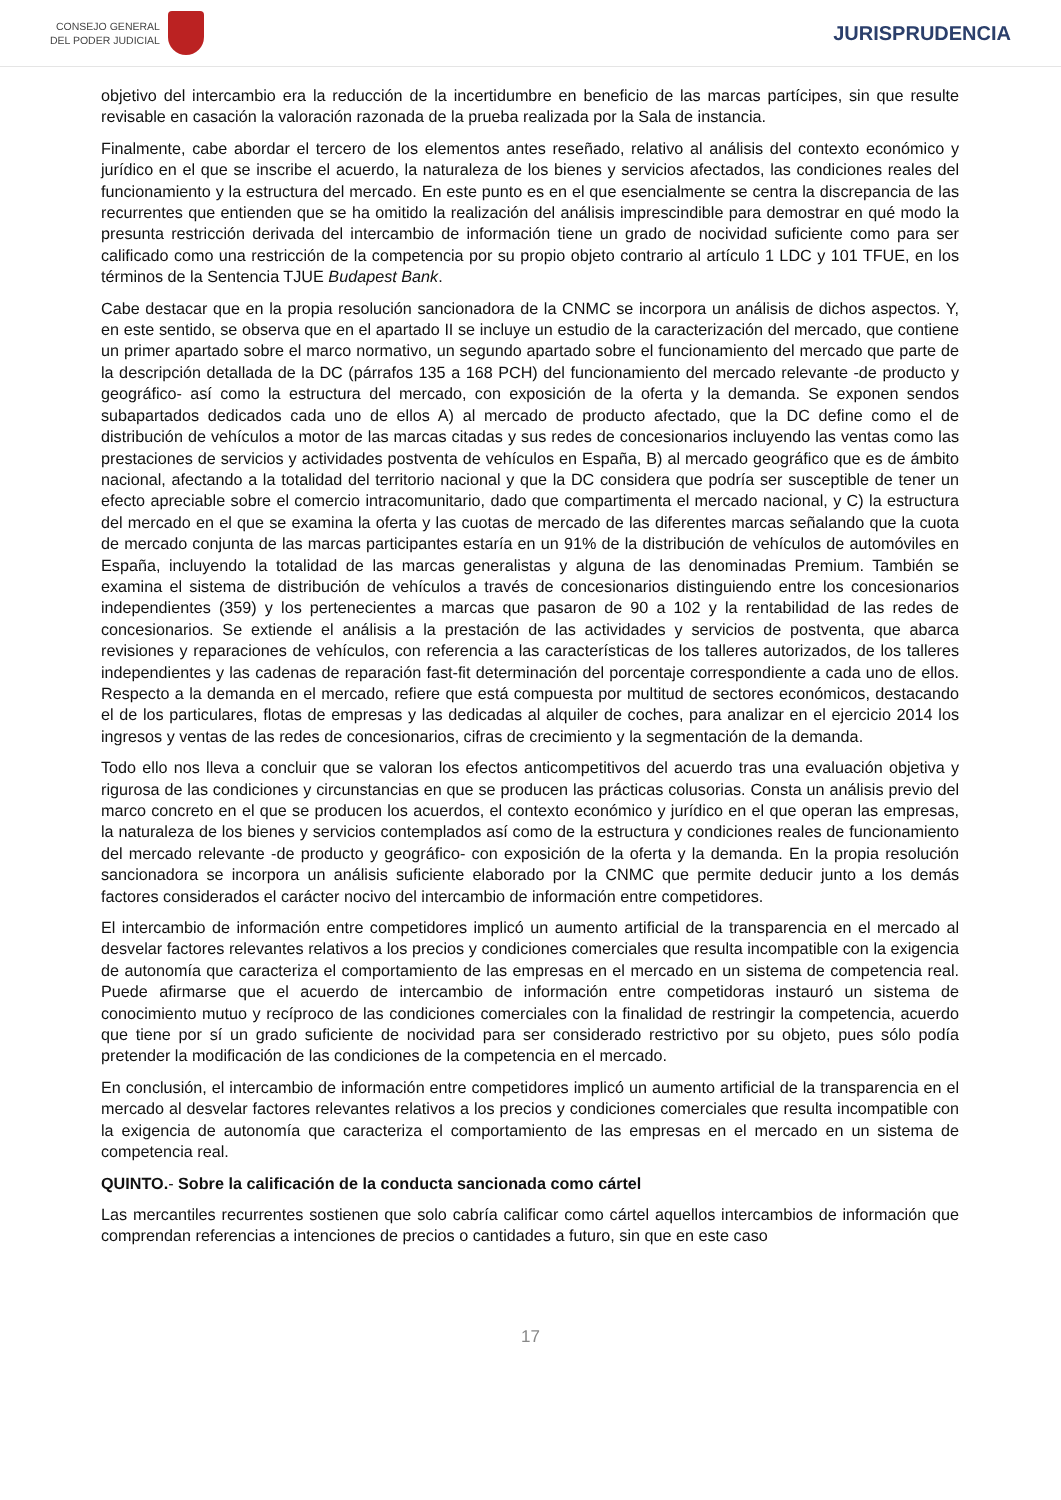CONSEJO GENERAL
DEL PODER JUDICIAL
JURISPRUDENCIA
objetivo del intercambio era la reducción de la incertidumbre en beneficio de las marcas partícipes, sin que resulte revisable en casación la valoración razonada de la prueba realizada por la Sala de instancia.
Finalmente, cabe abordar el tercero de los elementos antes reseñado, relativo al análisis del contexto económico y jurídico en el que se inscribe el acuerdo, la naturaleza de los bienes y servicios afectados, las condiciones reales del funcionamiento y la estructura del mercado. En este punto es en el que esencialmente se centra la discrepancia de las recurrentes que entienden que se ha omitido la realización del análisis imprescindible para demostrar en qué modo la presunta restricción derivada del intercambio de información tiene un grado de nocividad suficiente como para ser calificado como una restricción de la competencia por su propio objeto contrario al artículo 1 LDC y 101 TFUE, en los términos de la Sentencia TJUE Budapest Bank.
Cabe destacar que en la propia resolución sancionadora de la CNMC se incorpora un análisis de dichos aspectos. Y, en este sentido, se observa que en el apartado II se incluye un estudio de la caracterización del mercado, que contiene un primer apartado sobre el marco normativo, un segundo apartado sobre el funcionamiento del mercado que parte de la descripción detallada de la DC (párrafos 135 a 168 PCH) del funcionamiento del mercado relevante -de producto y geográfico- así como la estructura del mercado, con exposición de la oferta y la demanda. Se exponen sendos subapartados dedicados cada uno de ellos A) al mercado de producto afectado, que la DC define como el de distribución de vehículos a motor de las marcas citadas y sus redes de concesionarios incluyendo las ventas como las prestaciones de servicios y actividades postventa de vehículos en España, B) al mercado geográfico que es de ámbito nacional, afectando a la totalidad del territorio nacional y que la DC considera que podría ser susceptible de tener un efecto apreciable sobre el comercio intracomunitario, dado que compartimenta el mercado nacional, y C) la estructura del mercado en el que se examina la oferta y las cuotas de mercado de las diferentes marcas señalando que la cuota de mercado conjunta de las marcas participantes estaría en un 91% de la distribución de vehículos de automóviles en España, incluyendo la totalidad de las marcas generalistas y alguna de las denominadas Premium. También se examina el sistema de distribución de vehículos a través de concesionarios distinguiendo entre los concesionarios independientes (359) y los pertenecientes a marcas que pasaron de 90 a 102 y la rentabilidad de las redes de concesionarios. Se extiende el análisis a la prestación de las actividades y servicios de postventa, que abarca revisiones y reparaciones de vehículos, con referencia a las características de los talleres autorizados, de los talleres independientes y las cadenas de reparación fast-fit determinación del porcentaje correspondiente a cada uno de ellos. Respecto a la demanda en el mercado, refiere que está compuesta por multitud de sectores económicos, destacando el de los particulares, flotas de empresas y las dedicadas al alquiler de coches, para analizar en el ejercicio 2014 los ingresos y ventas de las redes de concesionarios, cifras de crecimiento y la segmentación de la demanda.
Todo ello nos lleva a concluir que se valoran los efectos anticompetitivos del acuerdo tras una evaluación objetiva y rigurosa de las condiciones y circunstancias en que se producen las prácticas colusorias. Consta un análisis previo del marco concreto en el que se producen los acuerdos, el contexto económico y jurídico en el que operan las empresas, la naturaleza de los bienes y servicios contemplados así como de la estructura y condiciones reales de funcionamiento del mercado relevante -de producto y geográfico- con exposición de la oferta y la demanda. En la propia resolución sancionadora se incorpora un análisis suficiente elaborado por la CNMC que permite deducir junto a los demás factores considerados el carácter nocivo del intercambio de información entre competidores.
El intercambio de información entre competidores implicó un aumento artificial de la transparencia en el mercado al desvelar factores relevantes relativos a los precios y condiciones comerciales que resulta incompatible con la exigencia de autonomía que caracteriza el comportamiento de las empresas en el mercado en un sistema de competencia real. Puede afirmarse que el acuerdo de intercambio de información entre competidoras instauró un sistema de conocimiento mutuo y recíproco de las condiciones comerciales con la finalidad de restringir la competencia, acuerdo que tiene por sí un grado suficiente de nocividad para ser considerado restrictivo por su objeto, pues sólo podía pretender la modificación de las condiciones de la competencia en el mercado.
En conclusión, el intercambio de información entre competidores implicó un aumento artificial de la transparencia en el mercado al desvelar factores relevantes relativos a los precios y condiciones comerciales que resulta incompatible con la exigencia de autonomía que caracteriza el comportamiento de las empresas en el mercado en un sistema de competencia real.
QUINTO.- Sobre la calificación de la conducta sancionada como cártel
Las mercantiles recurrentes sostienen que solo cabría calificar como cártel aquellos intercambios de información que comprendan referencias a intenciones de precios o cantidades a futuro, sin que en este caso
17